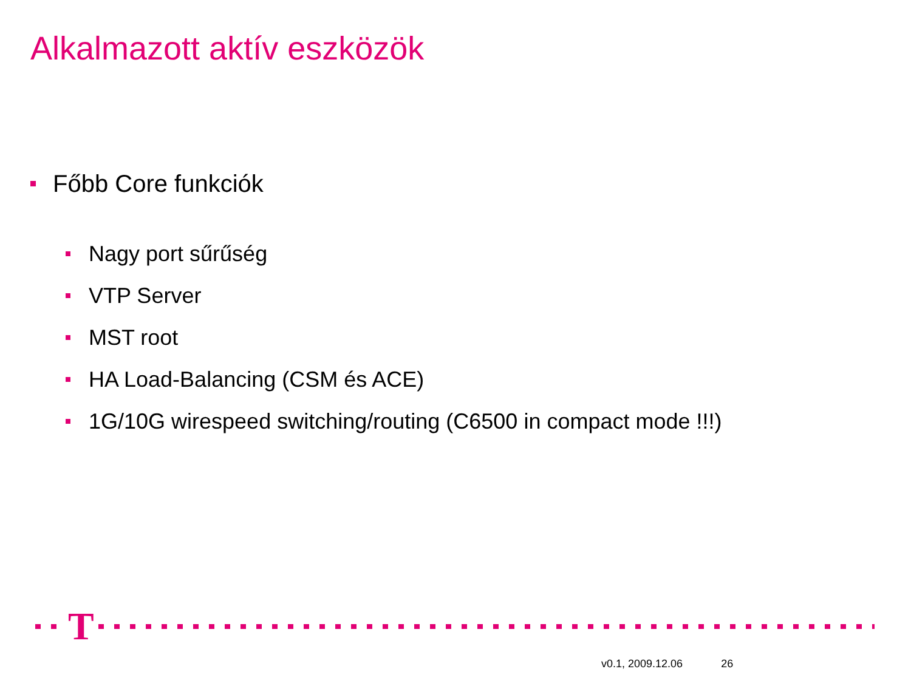Alkalmazott aktív eszközök
Főbb Core funkciók
Nagy port sűrűség
VTP Server
MST root
HA Load-Balancing (CSM és ACE)
1G/10G wirespeed switching/routing (C6500 in compact mode !!!)
T
v0.1, 2009.12.06 26